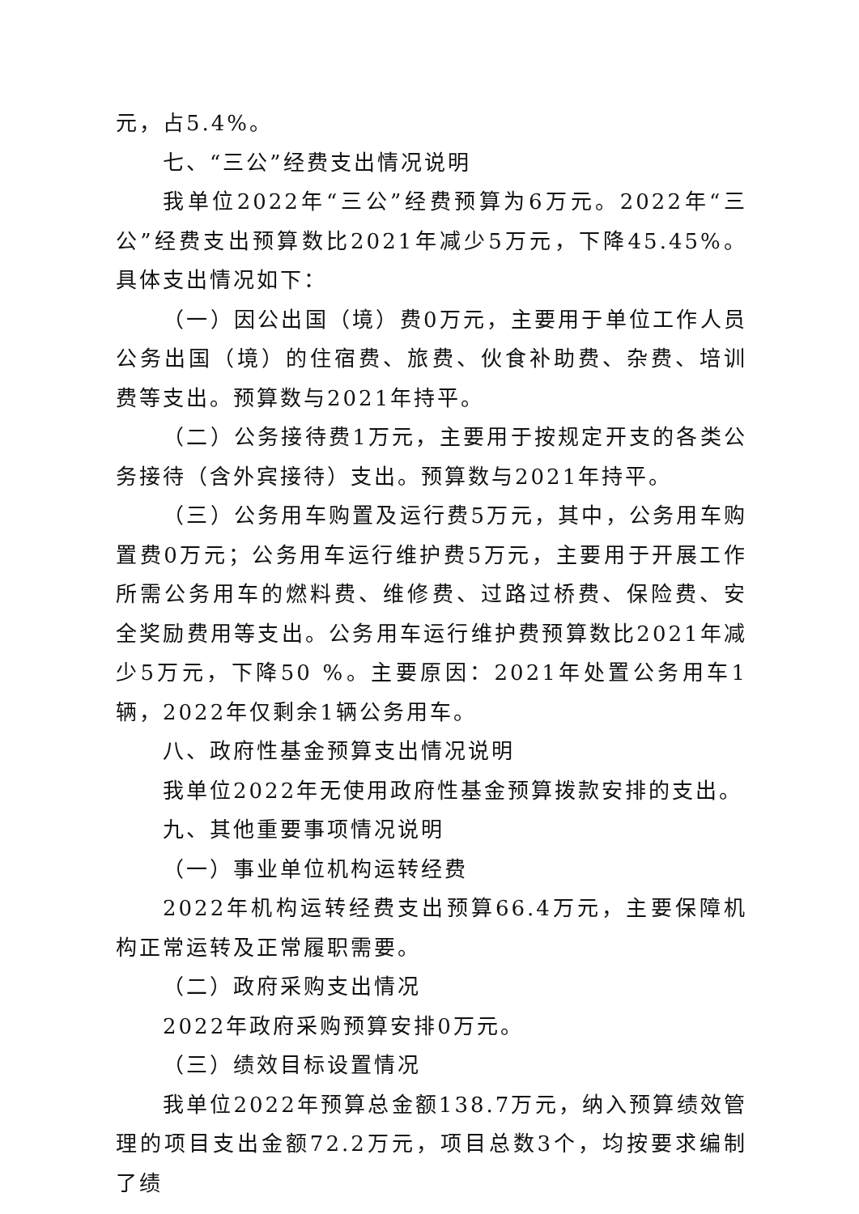元，占5.4%。
七、“三公”经费支出情况说明
我单位2022年“三公”经费预算为6万元。2022年“三公”经费支出预算数比2021年减少5万元，下降45.45%。具体支出情况如下：
（一）因公出国（境）费0万元，主要用于单位工作人员公务出国（境）的住宿费、旅费、伙食补助费、杂费、培训费等支出。预算数与2021年持平。
（二）公务接待费1万元，主要用于按规定开支的各类公务接待（含外宾接待）支出。预算数与2021年持平。
（三）公务用车购置及运行费5万元，其中，公务用车购置费0万元；公务用车运行维护费5万元，主要用于开展工作所需公务用车的燃料费、维修费、过路过桥费、保险费、安全奖励费用等支出。公务用车运行维护费预算数比2021年减少5万元，下降50 %。主要原因：2021年处置公务用车1辆，2022年仅剩余1辆公务用车。
八、政府性基金预算支出情况说明
我单位2022年无使用政府性基金预算拨款安排的支出。
九、其他重要事项情况说明
（一）事业单位机构运转经费
2022年机构运转经费支出预算66.4万元，主要保障机构正常运转及正常履职需要。
（二）政府采购支出情况
2022年政府采购预算安排0万元。
（三）绩效目标设置情况
我单位2022年预算总金额138.7万元，纳入预算绩效管理的项目支出金额72.2万元，项目总数3个，均按要求编制了绩